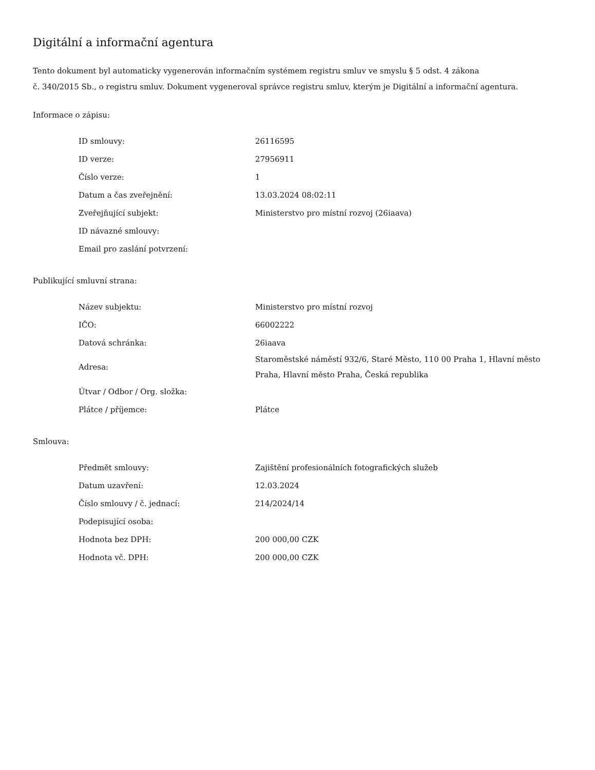Digitální a informační agentura
Tento dokument byl automaticky vygenerován informačním systémem registru smluv ve smyslu § 5 odst. 4 zákona
č. 340/2015 Sb., o registru smluv. Dokument vygeneroval správce registru smluv, kterým je Digitální a informační agentura.
Informace o zápisu:
| ID smlouvy: | 26116595 |
| ID verze: | 27956911 |
| Číslo verze: | 1 |
| Datum a čas zveřejnění: | 13.03.2024 08:02:11 |
| Zveřejňující subjekt: | Ministerstvo pro místní rozvoj (26iaava) |
| ID návazné smlouvy: | |
| Email pro zaslání potvrzení: | |
Publikující smluvní strana:
| Název subjektu: | Ministerstvo pro místní rozvoj |
| IČO: | 66002222 |
| Datová schránka: | 26iaava |
| Adresa: | Staroměstské náměstí 932/6, Staré Město, 110 00 Praha 1, Hlavní město Praha, Hlavní město Praha, Česká republika |
| Útvar / Odbor / Org. složka: | |
| Plátce / příjemce: | Plátce |
Smlouva:
| Předmět smlouvy: | Zajištění profesionálních fotografických služeb |
| Datum uzavření: | 12.03.2024 |
| Číslo smlouvy / č. jednací: | 214/2024/14 |
| Podepisující osoba: | |
| Hodnota bez DPH: | 200 000,00 CZK |
| Hodnota vč. DPH: | 200 000,00 CZK |